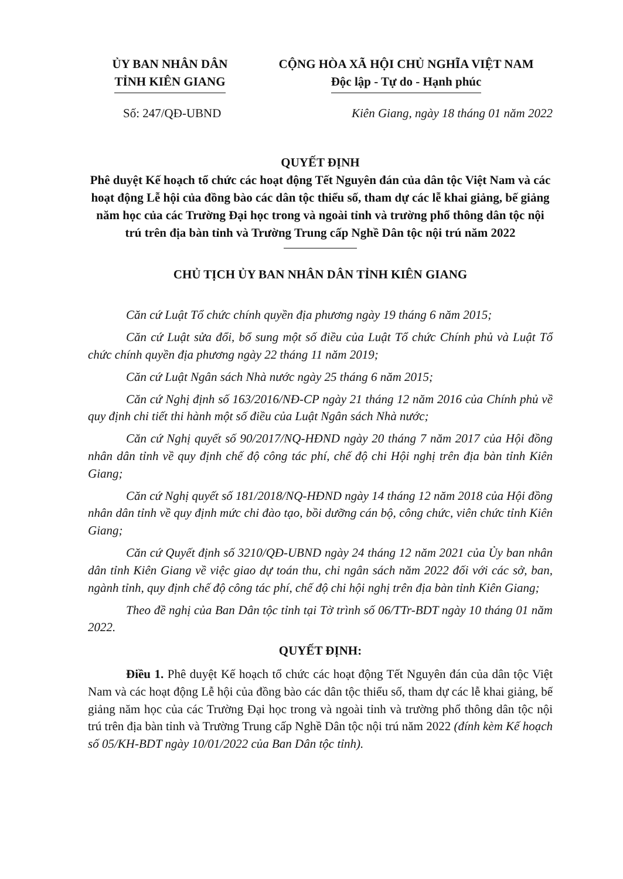ỦY BAN NHÂN DÂN
TỈNH KIÊN GIANG
CỘNG HÒA XÃ HỘI CHỦ NGHĨA VIỆT NAM
Độc lập - Tự do - Hạnh phúc
Số: 247/QĐ-UBND Kiên Giang, ngày 18 tháng 01 năm 2022
QUYẾT ĐỊNH
Phê duyệt Kế hoạch tổ chức các hoạt động Tết Nguyên đán của dân tộc Việt Nam và các hoạt động Lễ hội của đồng bào các dân tộc thiểu số, tham dự các lễ khai giảng, bế giảng năm học của các Trường Đại học trong và ngoài tỉnh và trường phổ thông dân tộc nội trú trên địa bàn tỉnh và Trường Trung cấp Nghề Dân tộc nội trú năm 2022
CHỦ TỊCH ỦY BAN NHÂN DÂN TỈNH KIÊN GIANG
Căn cứ Luật Tổ chức chính quyền địa phương ngày 19 tháng 6 năm 2015;
Căn cứ Luật sửa đổi, bổ sung một số điều của Luật Tổ chức Chính phủ và Luật Tổ chức chính quyền địa phương ngày 22 tháng 11 năm 2019;
Căn cứ Luật Ngân sách Nhà nước ngày 25 tháng 6 năm 2015;
Căn cứ Nghị định số 163/2016/NĐ-CP ngày 21 tháng 12 năm 2016 của Chính phủ về quy định chi tiết thi hành một số điều của Luật Ngân sách Nhà nước;
Căn cứ Nghị quyết số 90/2017/NQ-HĐND ngày 20 tháng 7 năm 2017 của Hội đồng nhân dân tỉnh về quy định chế độ công tác phí, chế độ chi Hội nghị trên địa bàn tỉnh Kiên Giang;
Căn cứ Nghị quyết số 181/2018/NQ-HĐND ngày 14 tháng 12 năm 2018 của Hội đồng nhân dân tỉnh về quy định mức chi đào tạo, bồi dưỡng cán bộ, công chức, viên chức tỉnh Kiên Giang;
Căn cứ Quyết định số 3210/QĐ-UBND ngày 24 tháng 12 năm 2021 của Ủy ban nhân dân tỉnh Kiên Giang về việc giao dự toán thu, chi ngân sách năm 2022 đối với các sở, ban, ngành tỉnh, quy định chế độ công tác phí, chế độ chi hội nghị trên địa bàn tỉnh Kiên Giang;
Theo đề nghị của Ban Dân tộc tỉnh tại Tờ trình số 06/TTr-BDT ngày 10 tháng 01 năm 2022.
QUYẾT ĐỊNH:
Điều 1. Phê duyệt Kế hoạch tổ chức các hoạt động Tết Nguyên đán của dân tộc Việt Nam và các hoạt động Lễ hội của đồng bào các dân tộc thiểu số, tham dự các lễ khai giảng, bế giảng năm học của các Trường Đại học trong và ngoài tỉnh và trường phổ thông dân tộc nội trú trên địa bàn tỉnh và Trường Trung cấp Nghề Dân tộc nội trú năm 2022 (đính kèm Kế hoạch số 05/KH-BDT ngày 10/01/2022 của Ban Dân tộc tỉnh).